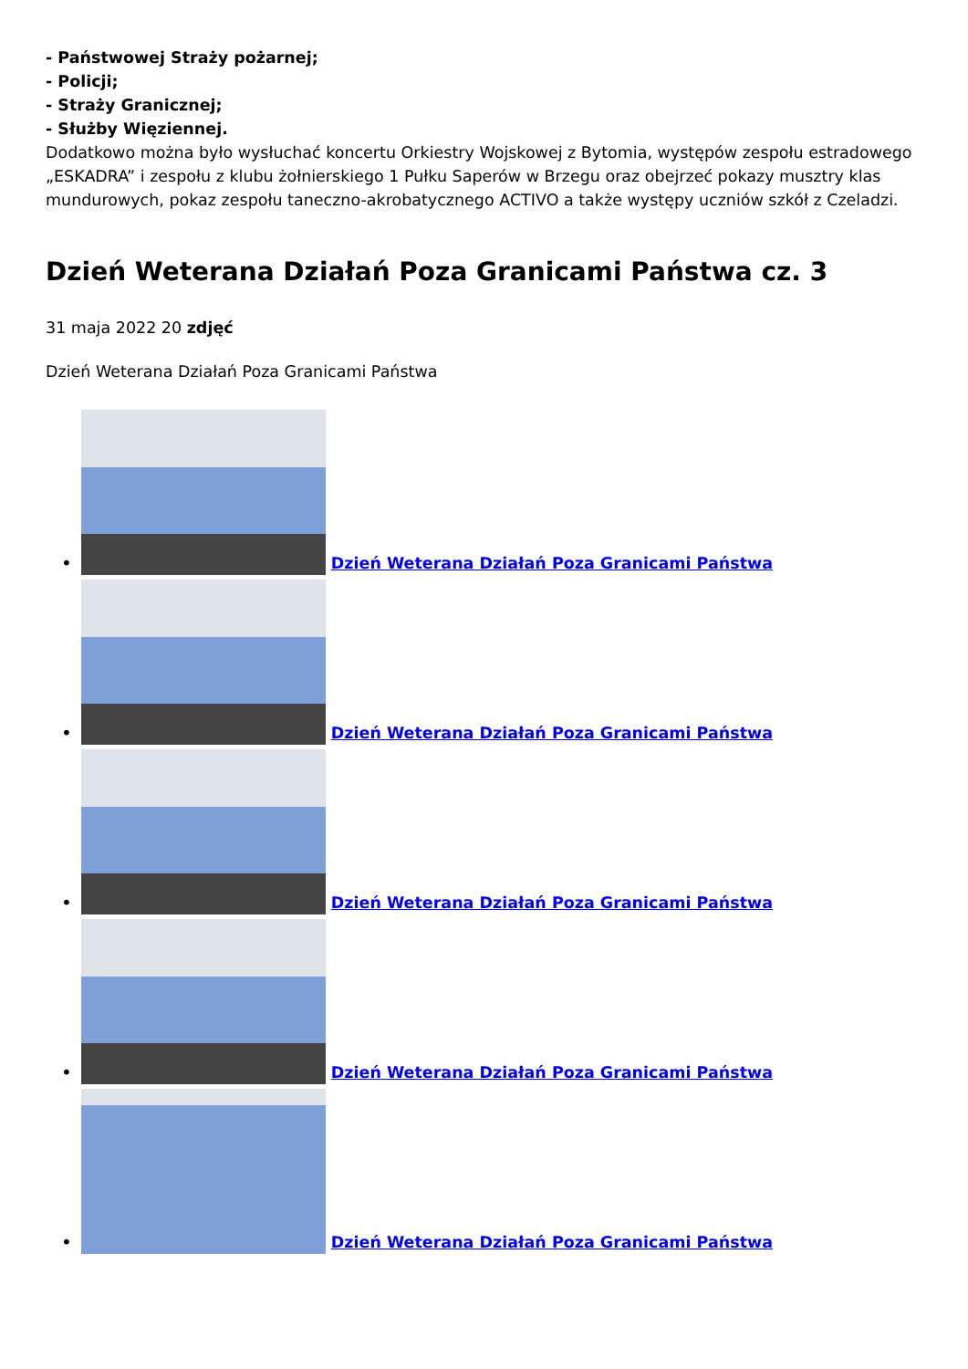- Państwowej Straży pożarnej;
- Policji;
- Straży Granicznej;
- Służby Więziennej.
Dodatkowo można było wysłuchać koncertu Orkiestry Wojskowej z Bytomia, występów zespołu estradowego „ESKADRA” i zespołu z klubu żołnierskiego 1 Pułku Saperów w Brzegu oraz obejrzeć pokazy musztry klas mundurowych, pokaz zespołu taneczno-akrobatycznego ACTIVO a także występy uczniów szkół z Czeladzi.
Dzień Weterana Działań Poza Granicami Państwa cz. 3
31 maja 2022 20 zdjęć
Dzień Weterana Działań Poza Granicami Państwa
•
Dzień Weterana Działań Poza Granicami Państwa
•
Dzień Weterana Działań Poza Granicami Państwa
•
Dzień Weterana Działań Poza Granicami Państwa
•
Dzień Weterana Działań Poza Granicami Państwa
•
Dzień Weterana Działań Poza Granicami Państwa